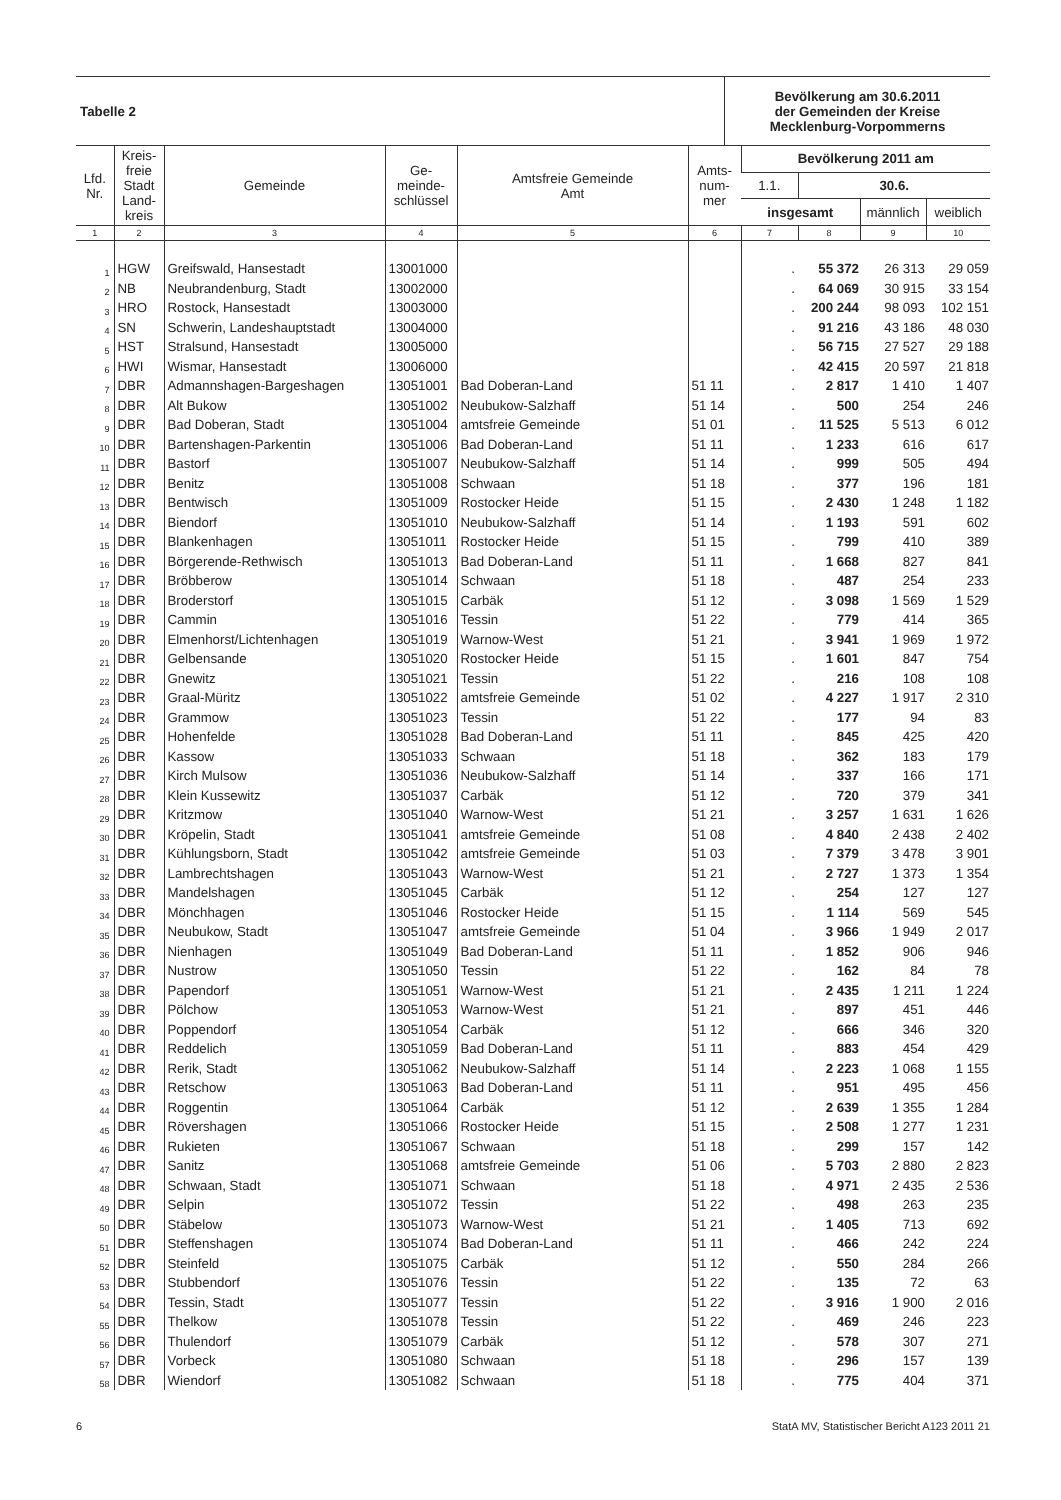| Tabelle 2 | Bevölkerung am 30.6.2011 der Gemeinden der Kreise Mecklenburg-Vorpommerns |
| Lfd. Nr. | Kreis- freie Stadt Land- kreis | Gemeinde | Ge- meinde- schlüssel | Amtsfreie Gemeinde Amt | Amts- num- mer | Bevölkerung 2011 am | | | |
| --- | --- | --- | --- | --- | --- | --- | --- | --- | --- |
| | | | | | | 1.1. | 30.6. | | |
| | | | | | | insgesamt | | männlich | weiblich |
| 1 | 2 | 3 | 4 | 5 | 6 | 7 | 8 | 9 | 10 |
| 1 | HGW | Greifswald, Hansestadt | 13001000 | | | . | 55 372 | 26 313 | 29 059 |
| 2 | NB | Neubrandenburg, Stadt | 13002000 | | | . | 64 069 | 30 915 | 33 154 |
| 3 | HRO | Rostock, Hansestadt | 13003000 | | | . | 200 244 | 98 093 | 102 151 |
| 4 | SN | Schwerin, Landeshauptstadt | 13004000 | | | . | 91 216 | 43 186 | 48 030 |
| 5 | HST | Stralsund, Hansestadt | 13005000 | | | . | 56 715 | 27 527 | 29 188 |
| 6 | HWI | Wismar, Hansestadt | 13006000 | | | . | 42 415 | 20 597 | 21 818 |
| 7 | DBR | Admannshagen-Bargeshagen | 13051001 | Bad Doberan-Land | 51 11 | . | 2 817 | 1 410 | 1 407 |
| 8 | DBR | Alt Bukow | 13051002 | Neubukow-Salzhaff | 51 14 | . | 500 | 254 | 246 |
| 9 | DBR | Bad Doberan, Stadt | 13051004 | amtsfreie Gemeinde | 51 01 | . | 11 525 | 5 513 | 6 012 |
| 10 | DBR | Bartenshagen-Parkentin | 13051006 | Bad Doberan-Land | 51 11 | . | 1 233 | 616 | 617 |
| 11 | DBR | Bastorf | 13051007 | Neubukow-Salzhaff | 51 14 | . | 999 | 505 | 494 |
| 12 | DBR | Benitz | 13051008 | Schwaan | 51 18 | . | 377 | 196 | 181 |
| 13 | DBR | Bentwisch | 13051009 | Rostocker Heide | 51 15 | . | 2 430 | 1 248 | 1 182 |
| 14 | DBR | Biendorf | 13051010 | Neubukow-Salzhaff | 51 14 | . | 1 193 | 591 | 602 |
| 15 | DBR | Blankenhagen | 13051011 | Rostocker Heide | 51 15 | . | 799 | 410 | 389 |
| 16 | DBR | Börgerende-Rethwisch | 13051013 | Bad Doberan-Land | 51 11 | . | 1 668 | 827 | 841 |
| 17 | DBR | Bröbberow | 13051014 | Schwaan | 51 18 | . | 487 | 254 | 233 |
| 18 | DBR | Broderstorf | 13051015 | Carbäk | 51 12 | . | 3 098 | 1 569 | 1 529 |
| 19 | DBR | Cammin | 13051016 | Tessin | 51 22 | . | 779 | 414 | 365 |
| 20 | DBR | Elmenhorst/Lichtenhagen | 13051019 | Warnow-West | 51 21 | . | 3 941 | 1 969 | 1 972 |
| 21 | DBR | Gelbensande | 13051020 | Rostocker Heide | 51 15 | . | 1 601 | 847 | 754 |
| 22 | DBR | Gnewitz | 13051021 | Tessin | 51 22 | . | 216 | 108 | 108 |
| 23 | DBR | Graal-Müritz | 13051022 | amtsfreie Gemeinde | 51 02 | . | 4 227 | 1 917 | 2 310 |
| 24 | DBR | Grammow | 13051023 | Tessin | 51 22 | . | 177 | 94 | 83 |
| 25 | DBR | Hohenfelde | 13051028 | Bad Doberan-Land | 51 11 | . | 845 | 425 | 420 |
| 26 | DBR | Kassow | 13051033 | Schwaan | 51 18 | . | 362 | 183 | 179 |
| 27 | DBR | Kirch Mulsow | 13051036 | Neubukow-Salzhaff | 51 14 | . | 337 | 166 | 171 |
| 28 | DBR | Klein Kussewitz | 13051037 | Carbäk | 51 12 | . | 720 | 379 | 341 |
| 29 | DBR | Kritzmow | 13051040 | Warnow-West | 51 21 | . | 3 257 | 1 631 | 1 626 |
| 30 | DBR | Kröpelin, Stadt | 13051041 | amtsfreie Gemeinde | 51 08 | . | 4 840 | 2 438 | 2 402 |
| 31 | DBR | Kühlungsborn, Stadt | 13051042 | amtsfreie Gemeinde | 51 03 | . | 7 379 | 3 478 | 3 901 |
| 32 | DBR | Lambrechtshagen | 13051043 | Warnow-West | 51 21 | . | 2 727 | 1 373 | 1 354 |
| 33 | DBR | Mandelshagen | 13051045 | Carbäk | 51 12 | . | 254 | 127 | 127 |
| 34 | DBR | Mönchhagen | 13051046 | Rostocker Heide | 51 15 | . | 1 114 | 569 | 545 |
| 35 | DBR | Neubukow, Stadt | 13051047 | amtsfreie Gemeinde | 51 04 | . | 3 966 | 1 949 | 2 017 |
| 36 | DBR | Nienhagen | 13051049 | Bad Doberan-Land | 51 11 | . | 1 852 | 906 | 946 |
| 37 | DBR | Nustrow | 13051050 | Tessin | 51 22 | . | 162 | 84 | 78 |
| 38 | DBR | Papendorf | 13051051 | Warnow-West | 51 21 | . | 2 435 | 1 211 | 1 224 |
| 39 | DBR | Pölchow | 13051053 | Warnow-West | 51 21 | . | 897 | 451 | 446 |
| 40 | DBR | Poppendorf | 13051054 | Carbäk | 51 12 | . | 666 | 346 | 320 |
| 41 | DBR | Reddelich | 13051059 | Bad Doberan-Land | 51 11 | . | 883 | 454 | 429 |
| 42 | DBR | Rerik, Stadt | 13051062 | Neubukow-Salzhaff | 51 14 | . | 2 223 | 1 068 | 1 155 |
| 43 | DBR | Retschow | 13051063 | Bad Doberan-Land | 51 11 | . | 951 | 495 | 456 |
| 44 | DBR | Roggentin | 13051064 | Carbäk | 51 12 | . | 2 639 | 1 355 | 1 284 |
| 45 | DBR | Rövershagen | 13051066 | Rostocker Heide | 51 15 | . | 2 508 | 1 277 | 1 231 |
| 46 | DBR | Rukieten | 13051067 | Schwaan | 51 18 | . | 299 | 157 | 142 |
| 47 | DBR | Sanitz | 13051068 | amtsfreie Gemeinde | 51 06 | . | 5 703 | 2 880 | 2 823 |
| 48 | DBR | Schwaan, Stadt | 13051071 | Schwaan | 51 18 | . | 4 971 | 2 435 | 2 536 |
| 49 | DBR | Selpin | 13051072 | Tessin | 51 22 | . | 498 | 263 | 235 |
| 50 | DBR | Stäbelow | 13051073 | Warnow-West | 51 21 | . | 1 405 | 713 | 692 |
| 51 | DBR | Steffenshagen | 13051074 | Bad Doberan-Land | 51 11 | . | 466 | 242 | 224 |
| 52 | DBR | Steinfeld | 13051075 | Carbäk | 51 12 | . | 550 | 284 | 266 |
| 53 | DBR | Stubbendorf | 13051076 | Tessin | 51 22 | . | 135 | 72 | 63 |
| 54 | DBR | Tessin, Stadt | 13051077 | Tessin | 51 22 | . | 3 916 | 1 900 | 2 016 |
| 55 | DBR | Thelkow | 13051078 | Tessin | 51 22 | . | 469 | 246 | 223 |
| 56 | DBR | Thulendorf | 13051079 | Carbäk | 51 12 | . | 578 | 307 | 271 |
| 57 | DBR | Vorbeck | 13051080 | Schwaan | 51 18 | . | 296 | 157 | 139 |
| 58 | DBR | Wiendorf | 13051082 | Schwaan | 51 18 | . | 775 | 404 | 371 |
6 StatA MV, Statistischer Bericht A123 2011 21